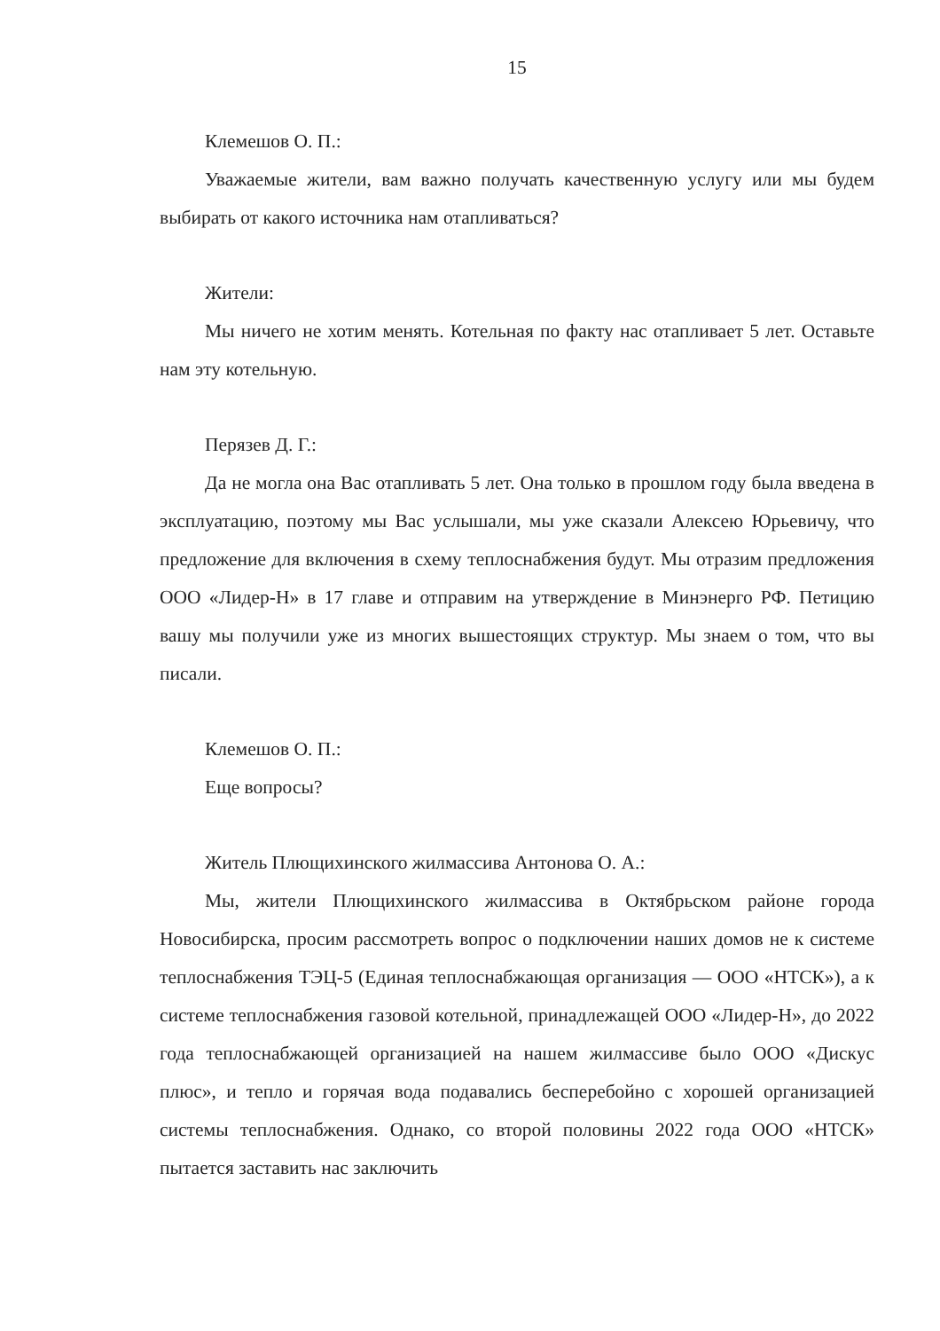15
Клемешов О. П.:
Уважаемые жители, вам важно получать качественную услугу или мы будем выбирать от какого источника нам отапливаться?
Жители:
Мы ничего не хотим менять. Котельная по факту нас отапливает 5 лет. Оставьте нам эту котельную.
Перязев Д. Г.:
Да не могла она Вас отапливать 5 лет. Она только в прошлом году была введена в эксплуатацию, поэтому мы Вас услышали, мы уже сказали Алексею Юрьевичу, что предложение для включения в схему теплоснабжения будут. Мы отразим предложения ООО «Лидер-Н» в 17 главе и отправим на утверждение в Минэнерго РФ. Петицию вашу мы получили уже из многих вышестоящих структур. Мы знаем о том, что вы писали.
Клемешов О. П.:
Еще вопросы?
Житель Плющихинского жилмассива Антонова О. А.:
Мы, жители Плющихинского жилмассива в Октябрьском районе города Новосибирска, просим рассмотреть вопрос о подключении наших домов не к системе теплоснабжения ТЭЦ-5 (Единая теплоснабжающая организация — ООО «НТСК»), а к системе теплоснабжения газовой котельной, принадлежащей ООО «Лидер-Н», до 2022 года теплоснабжающей организацией на нашем жилмассиве было ООО «Дискус плюс», и тепло и горячая вода подавались бесперебойно с хорошей организацией системы теплоснабжения. Однако, со второй половины 2022 года ООО «НТСК» пытается заставить нас заключить